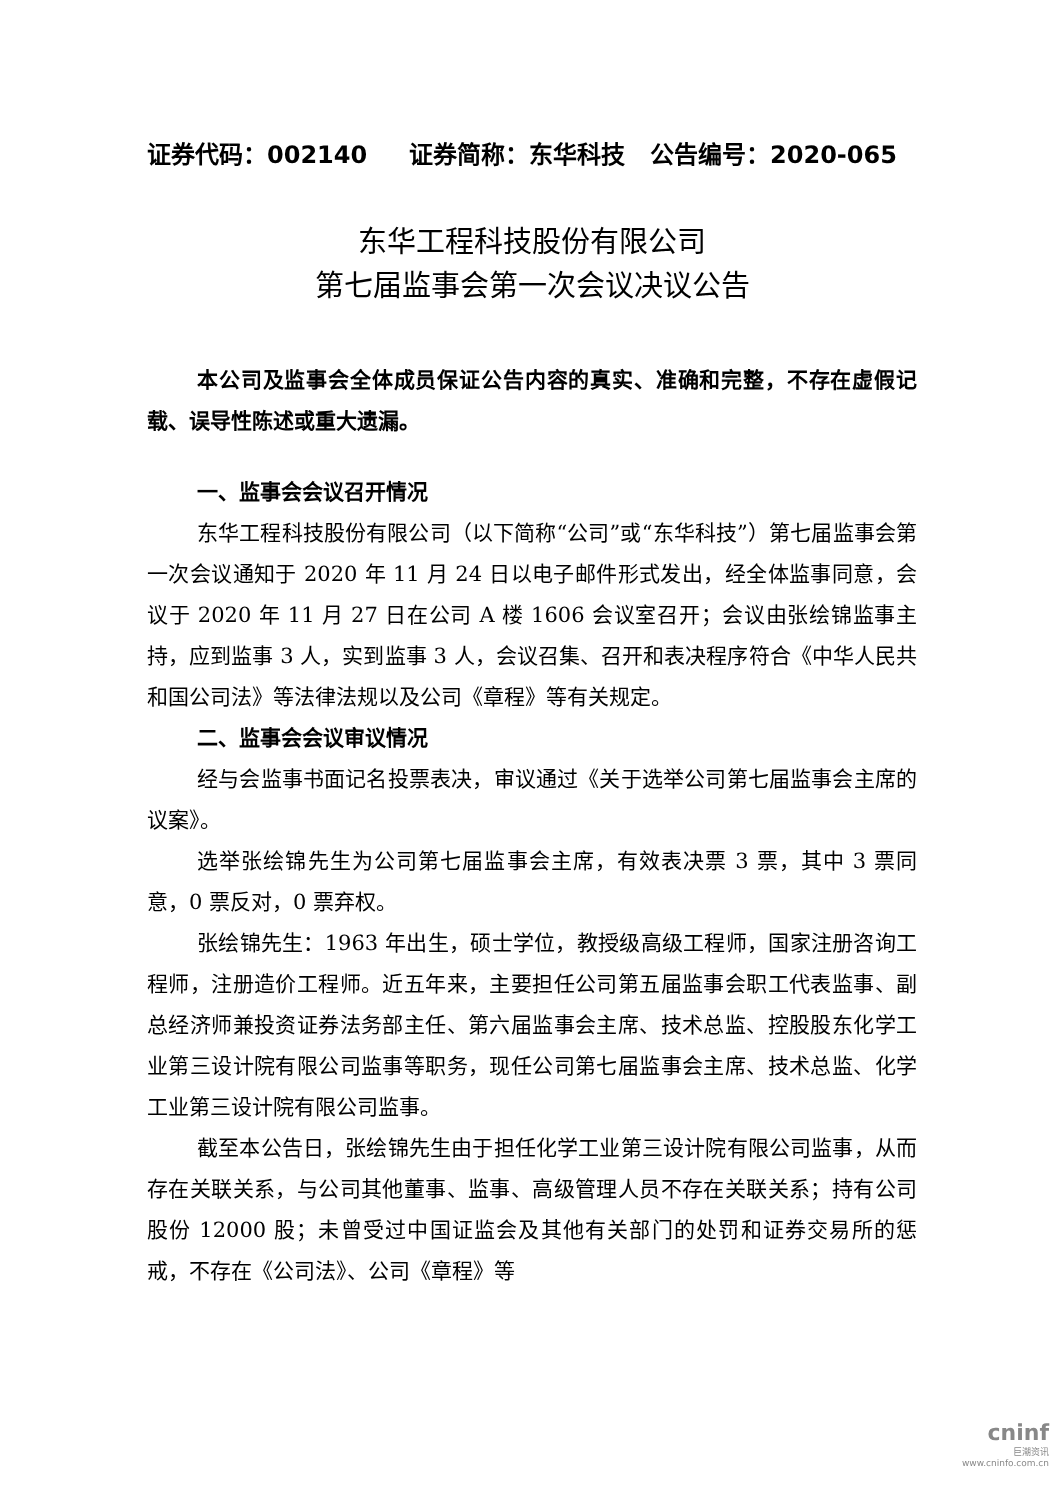证券代码：002140 证券简称：东华科技 公告编号：2020-065
东华工程科技股份有限公司
第七届监事会第一次会议决议公告
本公司及监事会全体成员保证公告内容的真实、准确和完整，不存在虚假记载、误导性陈述或重大遗漏。
一、监事会会议召开情况
东华工程科技股份有限公司（以下简称“公司”或“东华科技”）第七届监事会第一次会议通知于 2020 年 11 月 24 日以电子邮件形式发出，经全体监事同意，会议于 2020 年 11 月 27 日在公司 A 楼 1606 会议室召开；会议由张绘锦监事主持，应到监事 3 人，实到监事 3 人，会议召集、召开和表决程序符合《中华人民共和国公司法》等法律法规以及公司《章程》等有关规定。
二、监事会会议审议情况
经与会监事书面记名投票表决，审议通过《关于选举公司第七届监事会主席的议案》。
选举张绘锦先生为公司第七届监事会主席，有效表决票 3 票，其中 3 票同意，0 票反对，0 票弃权。
张绘锦先生：1963 年出生，硕士学位，教授级高级工程师，国家注册咨询工程师，注册造价工程师。近五年来，主要担任公司第五届监事会职工代表监事、副总经济师兼投资证券法务部主任、第六届监事会主席、技术总监、控股股东化学工业第三设计院有限公司监事等职务，现任公司第七届监事会主席、技术总监、化学工业第三设计院有限公司监事。
截至本公告日，张绘锦先生由于担任化学工业第三设计院有限公司监事，从而存在关联关系，与公司其他董事、监事、高级管理人员不存在关联关系；持有公司股份 12000 股；未曾受过中国证监会及其他有关部门的处罚和证券交易所的惩戒，不存在《公司法》、公司《章程》等
cninf
巨潮资讯
www.cninfo.com.cn